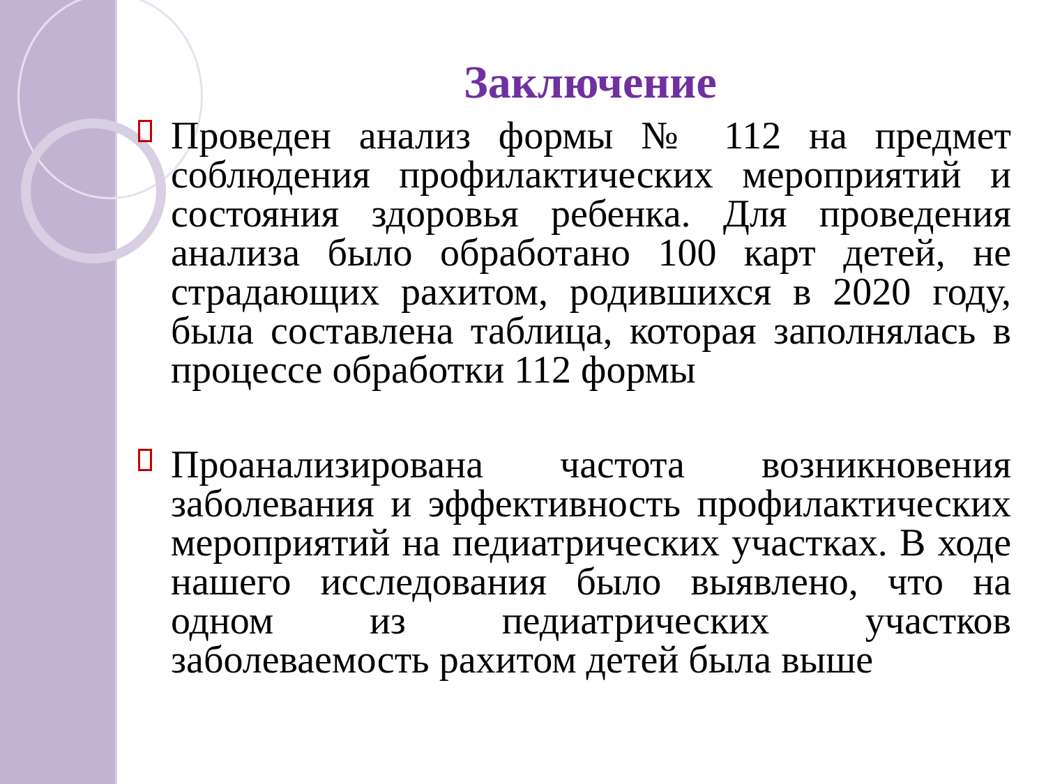Заключение
Проведен анализ формы № 112 на предмет соблюдения профилактических мероприятий и состояния здоровья ребенка. Для проведения анализа было обработано 100 карт детей, не страдающих рахитом, родившихся в 2020 году, была составлена таблица, которая заполнялась в процессе обработки 112 формы
Проанализирована частота возникновения заболевания и эффективность профилактических мероприятий на педиатрических участках. В ходе нашего исследования было выявлено, что на одном из педиатрических участков заболеваемость рахитом детей была выше